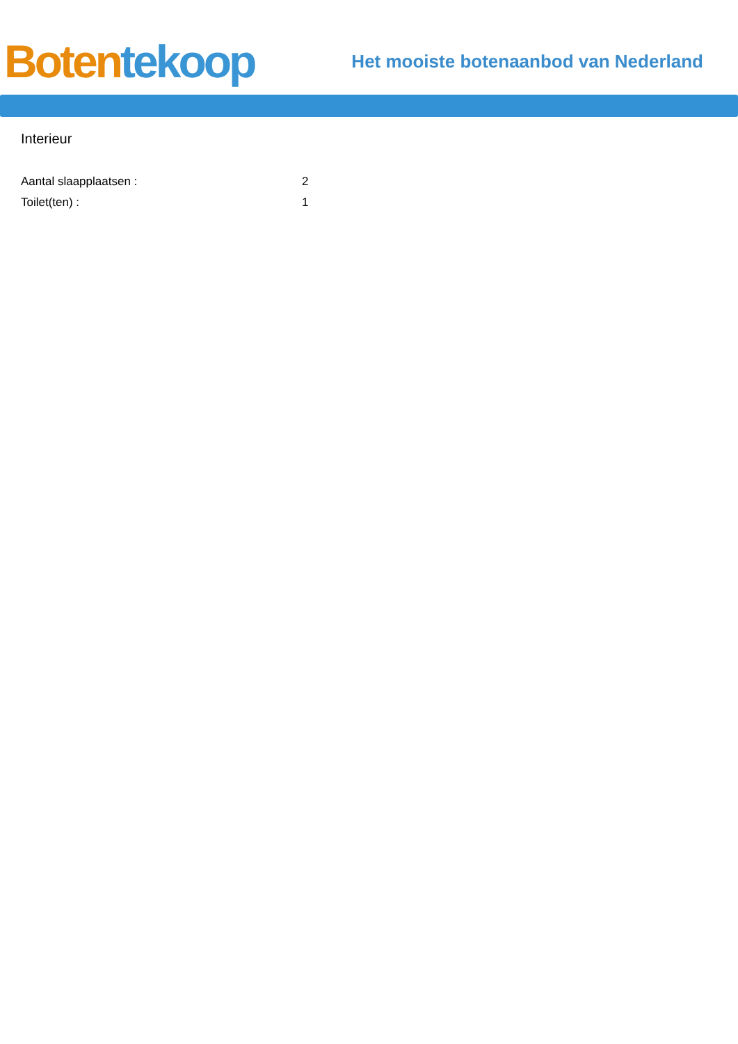Boten tekoop
Het mooiste botenaanbod van Nederland
Interieur
Aantal slaapplaatsen : 2
Toilet(ten) : 1